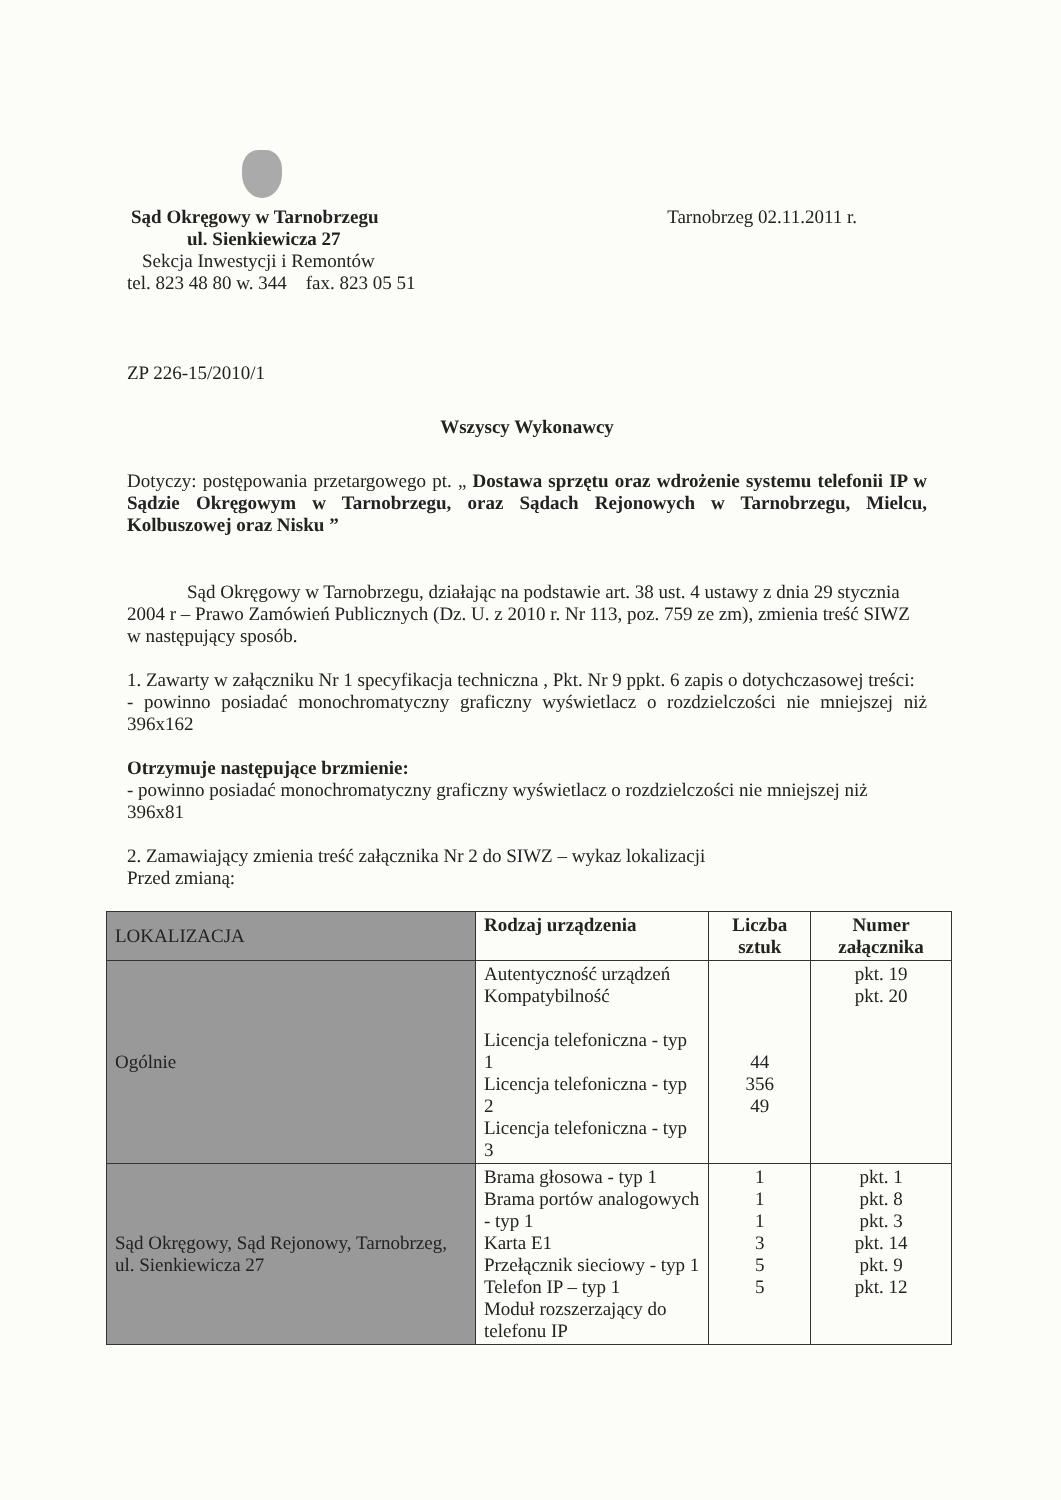Sąd Okręgowy w Tarnobrzegu
ul. Sienkiewicza 27
Sekcja Inwestycji i Remontów
tel. 823 48 80 w. 344 fax. 823 05 51
Tarnobrzeg 02.11.2011 r.
ZP 226-15/2010/1
Wszyscy Wykonawcy
Dotyczy: postępowania przetargowego pt. „ Dostawa sprzętu oraz wdrożenie systemu telefonii IP w Sądzie Okręgowym w Tarnobrzegu, oraz Sądach Rejonowych w Tarnobrzegu, Mielcu, Kolbuszowej oraz Nisku ”
Sąd Okręgowy w Tarnobrzegu, działając na podstawie art. 38 ust. 4 ustawy z dnia 29 stycznia 2004 r – Prawo Zamówień Publicznych (Dz. U. z 2010 r. Nr 113, poz. 759 ze zm), zmienia treść SIWZ w następujący sposób.
1. Zawarty w załączniku Nr 1 specyfikacja techniczna , Pkt. Nr 9 ppkt. 6 zapis o dotychczasowej treści:
- powinno posiadać monochromatyczny graficzny wyświetlacz o rozdzielczości nie mniejszej niż 396x162
Otrzymuje następujące brzmienie:
- powinno posiadać monochromatyczny graficzny wyświetlacz o rozdzielczości nie mniejszej niż 396x81
2. Zamawiający zmienia treść załącznika Nr 2 do SIWZ – wykaz lokalizacji
Przed zmianą:
| LOKALIZACJA | Rodzaj urządzenia | Liczba sztuk | Numer załącznika |
| --- | --- | --- | --- |
| Ogólnie | Autentyczność urządzeń Kompatybilność Licencja telefoniczna - typ 1 Licencja telefoniczna - typ 2 Licencja telefoniczna - typ 3 | 44 356 49 | pkt. 19 pkt. 20 |
| Sąd Okręgowy, Sąd Rejonowy, Tarnobrzeg, ul. Sienkiewicza 27 | Brama głosowa - typ 1 Brama portów analogowych - typ 1 Karta E1 Przełącznik sieciowy - typ 1 Telefon IP – typ 1 Moduł rozszerzający do telefonu IP | 1 1 1 3 5 5 | pkt. 1 pkt. 8 pkt. 3 pkt. 14 pkt. 9 pkt. 12 |